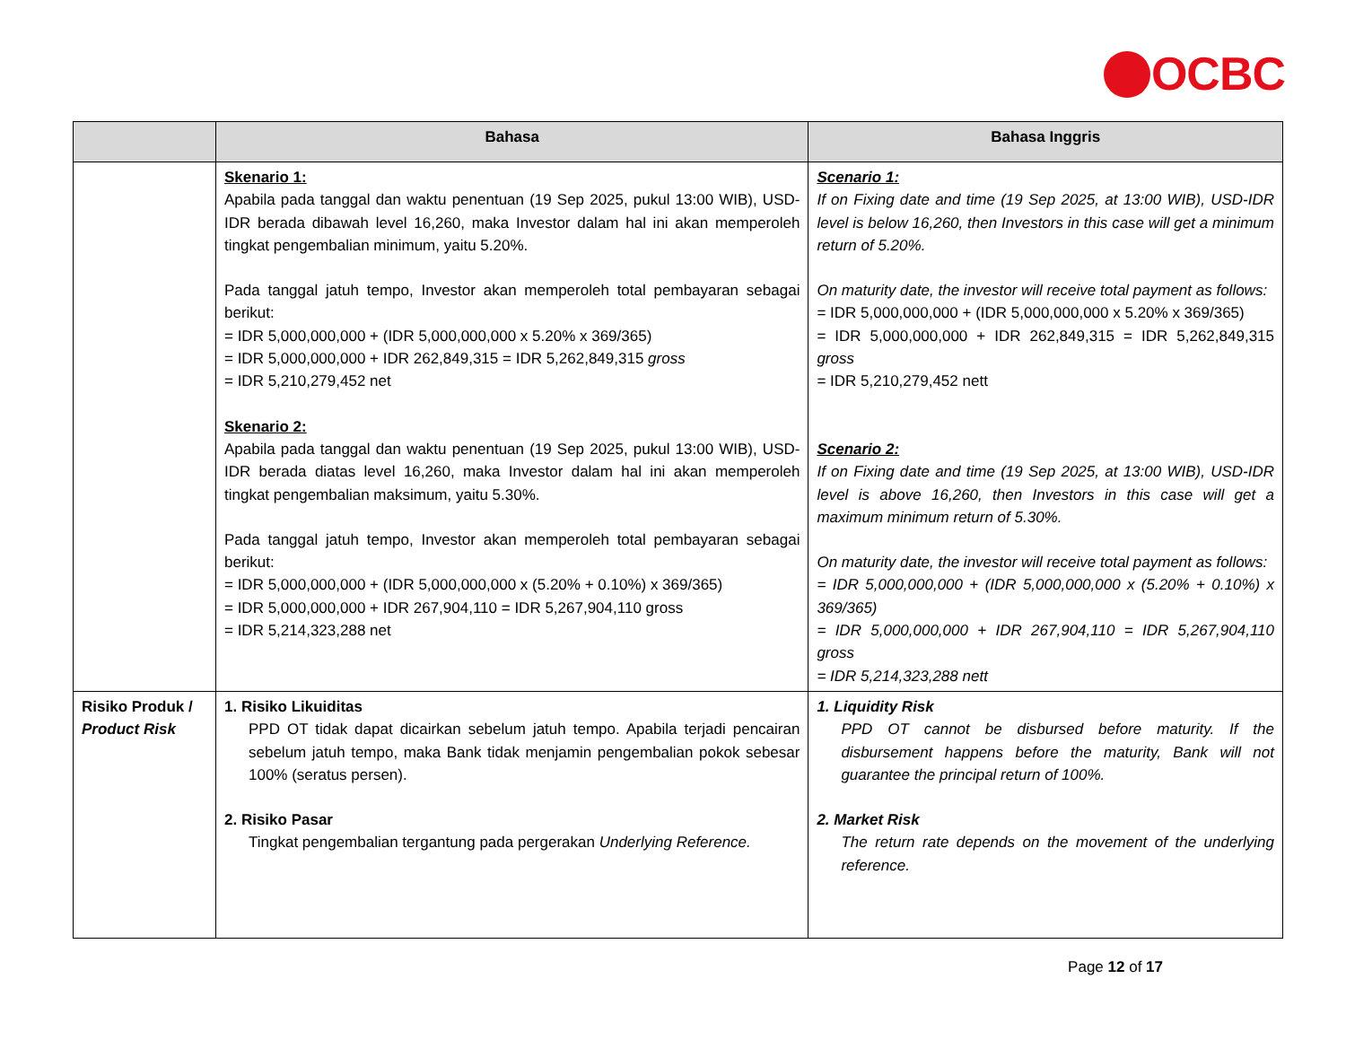OCBC
| | Bahasa | Bahasa Inggris |
| --- | --- | --- |
| | Skenario 1: Apabila pada tanggal dan waktu penentuan (19 Sep 2025, pukul 13:00 WIB), USD-IDR berada dibawah level 16,260, maka Investor dalam hal ini akan memperoleh tingkat pengembalian minimum, yaitu 5.20%. Pada tanggal jatuh tempo, Investor akan memperoleh total pembayaran sebagai berikut: = IDR 5,000,000,000 + (IDR 5,000,000,000 x 5.20% x 369/365) = IDR 5,000,000,000 + IDR 262,849,315 = IDR 5,262,849,315 gross = IDR 5,210,279,452 net Skenario 2: Apabila pada tanggal dan waktu penentuan (19 Sep 2025, pukul 13:00 WIB), USD-IDR berada diatas level 16,260, maka Investor dalam hal ini akan memperoleh tingkat pengembalian maksimum, yaitu 5.30%. Pada tanggal jatuh tempo, Investor akan memperoleh total pembayaran sebagai berikut: = IDR 5,000,000,000 + (IDR 5,000,000,000 x (5.20% + 0.10%) x 369/365) = IDR 5,000,000,000 + IDR 267,904,110 = IDR 5,267,904,110 gross = IDR 5,214,323,288 net | Scenario 1: If on Fixing date and time (19 Sep 2025, at 13:00 WIB), USD-IDR level is below 16,260, then Investors in this case will get a minimum return of 5.20%. On maturity date, the investor will receive total payment as follows: = IDR 5,000,000,000 + (IDR 5,000,000,000 x 5.20% x 369/365) = IDR 5,000,000,000 + IDR 262,849,315 = IDR 5,262,849,315 gross = IDR 5,210,279,452 nett Scenario 2: If on Fixing date and time (19 Sep 2025, at 13:00 WIB), USD-IDR level is above 16,260, then Investors in this case will get a maximum minimum return of 5.30%. On maturity date, the investor will receive total payment as follows: = IDR 5,000,000,000 + (IDR 5,000,000,000 x (5.20% + 0.10%) x 369/365) = IDR 5,000,000,000 + IDR 267,904,110 = IDR 5,267,904,110 gross = IDR 5,214,323,288 nett |
| Risiko Produk / Product Risk | 1. Risiko Likuiditas PPD OT tidak dapat dicairkan sebelum jatuh tempo. Apabila terjadi pencairan sebelum jatuh tempo, maka Bank tidak menjamin pengembalian pokok sebesar 100% (seratus persen). 2. Risiko Pasar Tingkat pengembalian tergantung pada pergerakan Underlying Reference. | 1. Liquidity Risk PPD OT cannot be disbursed before maturity. If the disbursement happens before the maturity, Bank will not guarantee the principal return of 100%. 2. Market Risk The return rate depends on the movement of the underlying reference. |
Page 12 of 17